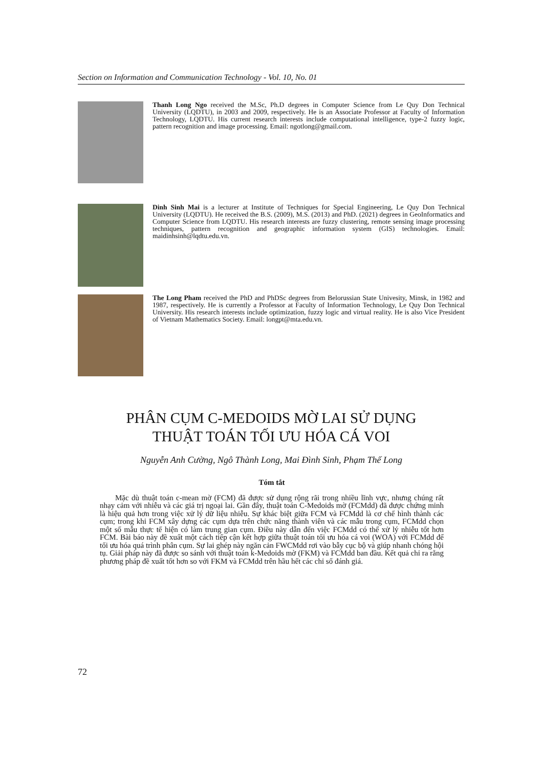Section on Information and Communication Technology - Vol. 10, No. 01
Thanh Long Ngo received the M.Sc, Ph.D degrees in Computer Science from Le Quy Don Technical University (LQDTU), in 2003 and 2009, respectively. He is an Associate Professor at Faculty of Information Technology, LQDTU. His current research interests include computational intelligence, type-2 fuzzy logic, pattern recognition and image processing. Email: ngotlong@gmail.com.
Dinh Sinh Mai is a lecturer at Institute of Techniques for Special Engineering, Le Quy Don Technical University (LQDTU). He received the B.S. (2009), M.S. (2013) and PhD. (2021) degrees in GeoInformatics and Computer Science from LQDTU. His research interests are fuzzy clustering, remote sensing image processing techniques, pattern recognition and geographic information system (GIS) technologies. Email: maidinhsinh@lqdtu.edu.vn.
The Long Pham received the PhD and PhDSc degrees from Belorussian State Univesity, Minsk, in 1982 and 1987, respectively. He is currently a Professor at Faculty of Information Technology, Le Quy Don Technical University. His research interests include optimization, fuzzy logic and virtual reality. He is also Vice President of Vietnam Mathematics Society. Email: longpt@mta.edu.vn.
PHÂN CỤM C-MEDOIDS MỜ LAI SỬ DỤNG
THUẬT TOÁN TỐI ƯU HÓA CÁ VOI
Nguyễn Anh Cường, Ngô Thành Long, Mai Đình Sinh, Phạm Thế Long
Tóm tắt
Mặc dù thuật toán c-mean mờ (FCM) đã được sử dụng rộng rãi trong nhiều lĩnh vực, nhưng chúng rất nhạy cảm với nhiễu và các giá trị ngoại lai. Gần đây, thuật toán C-Medoids mờ (FCMdd) đã được chứng minh là hiệu quả hơn trong việc xử lý dữ liệu nhiễu. Sự khác biệt giữa FCM và FCMdd là cơ chế hình thành các cụm; trong khi FCM xây dựng các cụm dựa trên chức năng thành viên và các mẫu trong cụm, FCMdd chọn một số mẫu thực tế hiện có làm trung gian cụm. Điều này dẫn đến việc FCMdd có thể xử lý nhiễu tốt hơn FCM. Bài báo này đề xuất một cách tiếp cận kết hợp giữa thuật toán tối ưu hóa cá voi (WOA) với FCMdd để tối ưu hóa quá trình phân cụm. Sự lai ghép này ngăn cản FWCMdd rơi vào bẫy cục bộ và giúp nhanh chóng hội tụ. Giải pháp này đã được so sánh với thuật toán k-Medoids mờ (FKM) và FCMdd ban đầu. Kết quả chỉ ra rằng phương pháp đề xuất tốt hơn so với FKM và FCMdd trên hầu hết các chỉ số đánh giá.
72